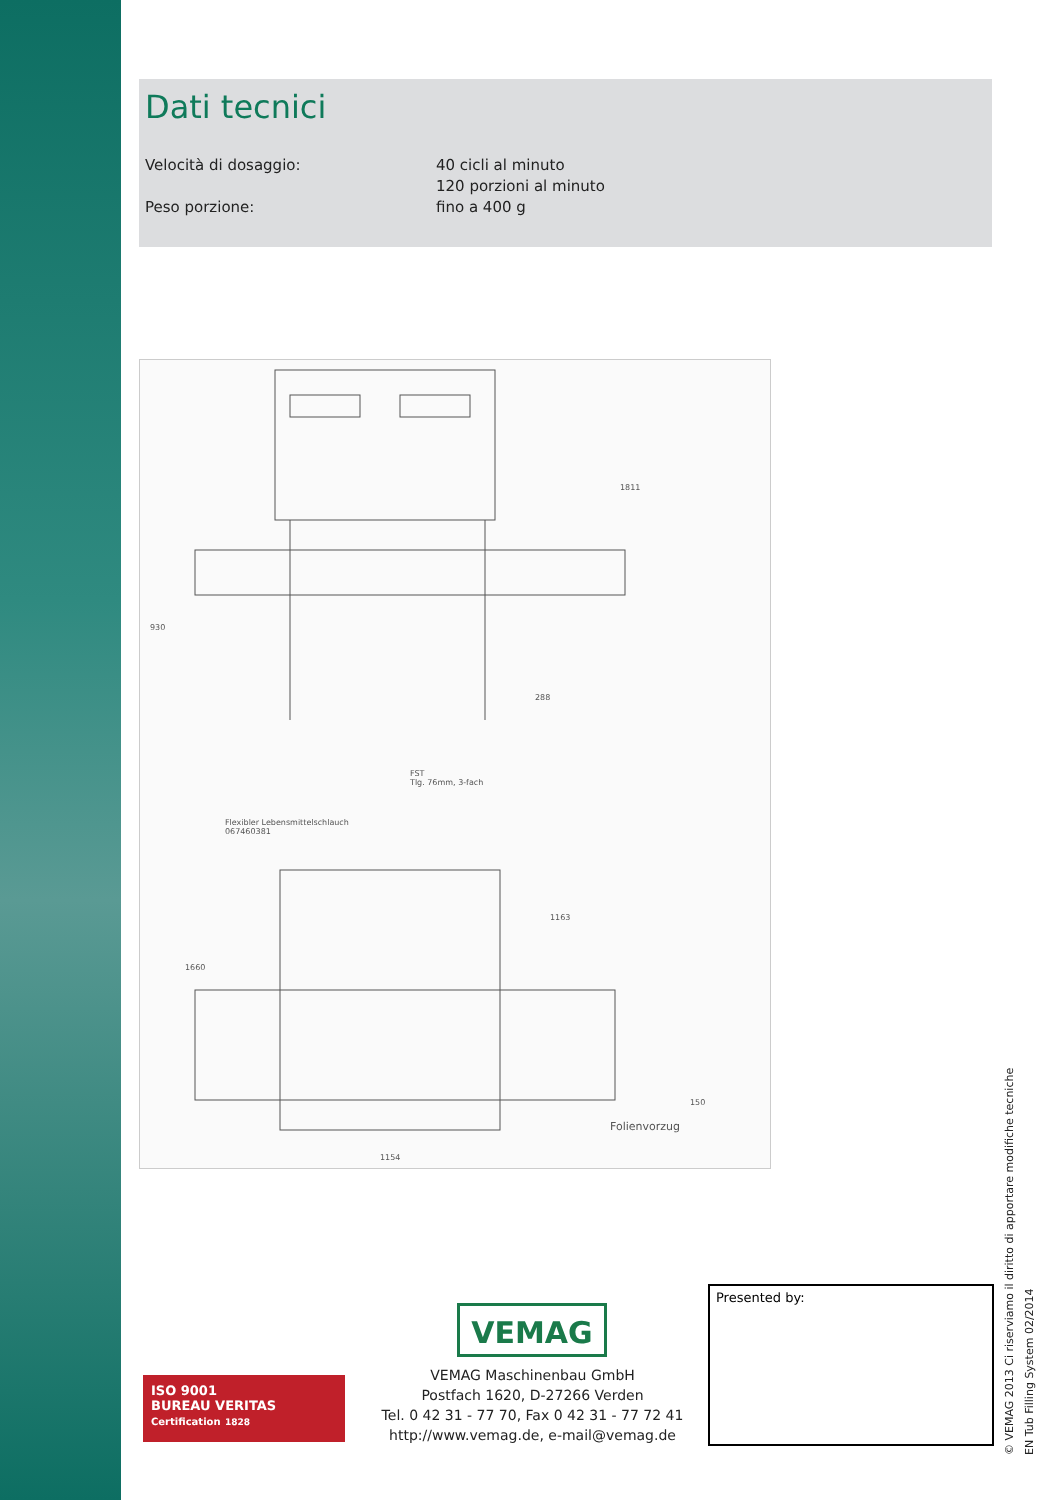Dati tecnici
Velocità di dosaggio: 40 cicli al minuto
120 porzioni al minuto
Peso porzione: fino a 400 g
930
288
1811
FST
Tlg. 76mm, 3-fach
Flexibler Lebensmittelschlauch
067460381
1660
1163
150
1154
Folienvorzug
ISO 9001
BUREAU VERITAS
Certification 1828
VEMAG
VEMAG Maschinenbau GmbH
Postfach 1620, D-27266 Verden
Tel. 0 42 31 - 77 70, Fax 0 42 31 - 77 72 41
http://www.vemag.de, e-mail@vemag.de
Presented by:
© VEMAG 2013 Ci riserviamo il diritto di apportare modifiche tecniche
EN Tub Filling System 02/2014